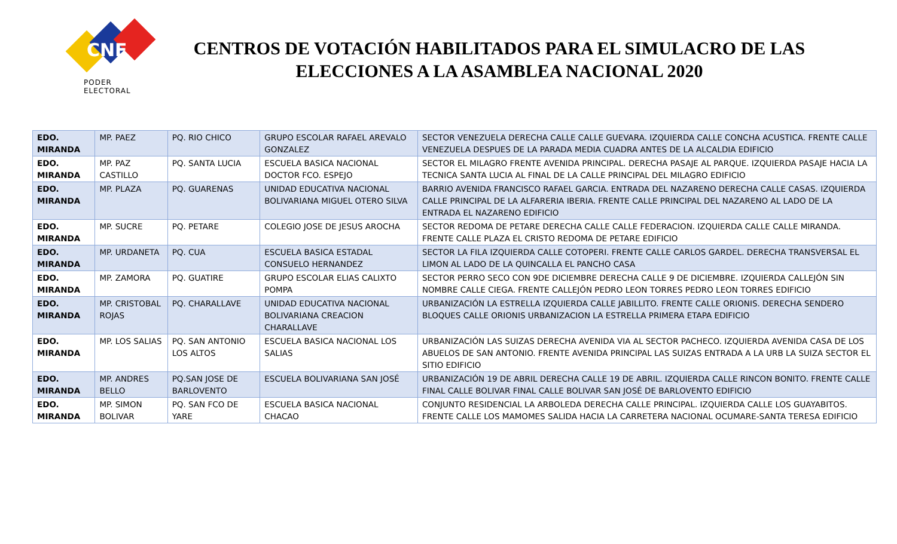CNE
PODER ELECTORAL
CENTROS DE VOTACIÓN HABILITADOS PARA EL SIMULACRO DE LAS ELECCIONES A LA ASAMBLEA NACIONAL 2020
| EDO. MIRANDA | MP. PAEZ | PQ. RIO CHICO | GRUPO ESCOLAR RAFAEL AREVALO GONZALEZ | SECTOR VENEZUELA DERECHA CALLE CALLE GUEVARA. IZQUIERDA CALLE CONCHA ACUSTICA. FRENTE CALLE VENEZUELA DESPUES DE LA PARADA MEDIA CUADRA ANTES DE LA ALCALDIA EDIFICIO |
| EDO. MIRANDA | MP. PAZ CASTILLO | PQ. SANTA LUCIA | ESCUELA BASICA NACIONAL DOCTOR FCO. ESPEJO | SECTOR EL MILAGRO FRENTE AVENIDA PRINCIPAL. DERECHA PASAJE AL PARQUE. IZQUIERDA PASAJE HACIA LA TECNICA SANTA LUCIA AL FINAL DE LA CALLE PRINCIPAL DEL MILAGRO EDIFICIO |
| EDO. MIRANDA | MP. PLAZA | PQ. GUARENAS | UNIDAD EDUCATIVA NACIONAL BOLIVARIANA MIGUEL OTERO SILVA | BARRIO AVENIDA FRANCISCO RAFAEL GARCIA. ENTRADA DEL NAZARENO DERECHA CALLE CASAS. IZQUIERDA CALLE PRINCIPAL DE LA ALFARERIA IBERIA. FRENTE CALLE PRINCIPAL DEL NAZARENO AL LADO DE LA ENTRADA EL NAZARENO EDIFICIO |
| EDO. MIRANDA | MP. SUCRE | PQ. PETARE | COLEGIO JOSE DE JESUS AROCHA | SECTOR REDOMA DE PETARE DERECHA CALLE CALLE FEDERACION. IZQUIERDA CALLE CALLE MIRANDA. FRENTE CALLE PLAZA EL CRISTO REDOMA DE PETARE EDIFICIO |
| EDO. MIRANDA | MP. URDANETA | PQ. CUA | ESCUELA BASICA ESTADAL CONSUELO HERNANDEZ | SECTOR LA FILA IZQUIERDA CALLE COTOPERI. FRENTE CALLE CARLOS GARDEL. DERECHA TRANSVERSAL EL LIMON AL LADO DE LA QUINCALLA EL PANCHO CASA |
| EDO. MIRANDA | MP. ZAMORA | PQ. GUATIRE | GRUPO ESCOLAR ELIAS CALIXTO POMPA | SECTOR PERRO SECO CON 9DE DICIEMBRE DERECHA CALLE 9 DE DICIEMBRE. IZQUIERDA CALLEJÓN SIN NOMBRE CALLE CIEGA. FRENTE CALLEJÓN PEDRO LEON TORRES PEDRO LEON TORRES EDIFICIO |
| EDO. MIRANDA | MP. CRISTOBAL ROJAS | PQ. CHARALLAVE | UNIDAD EDUCATIVA NACIONAL BOLIVARIANA CREACION CHARALLAVE | URBANIZACIÓN LA ESTRELLA IZQUIERDA CALLE JABILLITO. FRENTE CALLE ORIONIS. DERECHA SENDERO BLOQUES CALLE ORIONIS URBANIZACION LA ESTRELLA PRIMERA ETAPA EDIFICIO |
| EDO. MIRANDA | MP. LOS SALIAS | PQ. SAN ANTONIO LOS ALTOS | ESCUELA BASICA NACIONAL LOS SALIAS | URBANIZACIÓN LAS SUIZAS DERECHA AVENIDA VIA AL SECTOR PACHECO. IZQUIERDA AVENIDA CASA DE LOS ABUELOS DE SAN ANTONIO. FRENTE AVENIDA PRINCIPAL LAS SUIZAS ENTRADA A LA URB LA SUIZA SECTOR EL SITIO EDIFICIO |
| EDO. MIRANDA | MP. ANDRES BELLO | PQ.SAN JOSE DE BARLOVENTO | ESCUELA BOLIVARIANA SAN JOSÉ | URBANIZACIÓN 19 DE ABRIL DERECHA CALLE 19 DE ABRIL. IZQUIERDA CALLE RINCON BONITO. FRENTE CALLE FINAL CALLE BOLIVAR FINAL CALLE BOLIVAR SAN JOSÉ DE BARLOVENTO EDIFICIO |
| EDO. MIRANDA | MP. SIMON BOLIVAR | PQ. SAN FCO DE YARE | ESCUELA BASICA NACIONAL CHACAO | CONJUNTO RESIDENCIAL LA ARBOLEDA DERECHA CALLE PRINCIPAL. IZQUIERDA CALLE LOS GUAYABITOS. FRENTE CALLE LOS MAMOMES SALIDA HACIA LA CARRETERA NACIONAL OCUMARE-SANTA TERESA EDIFICIO |